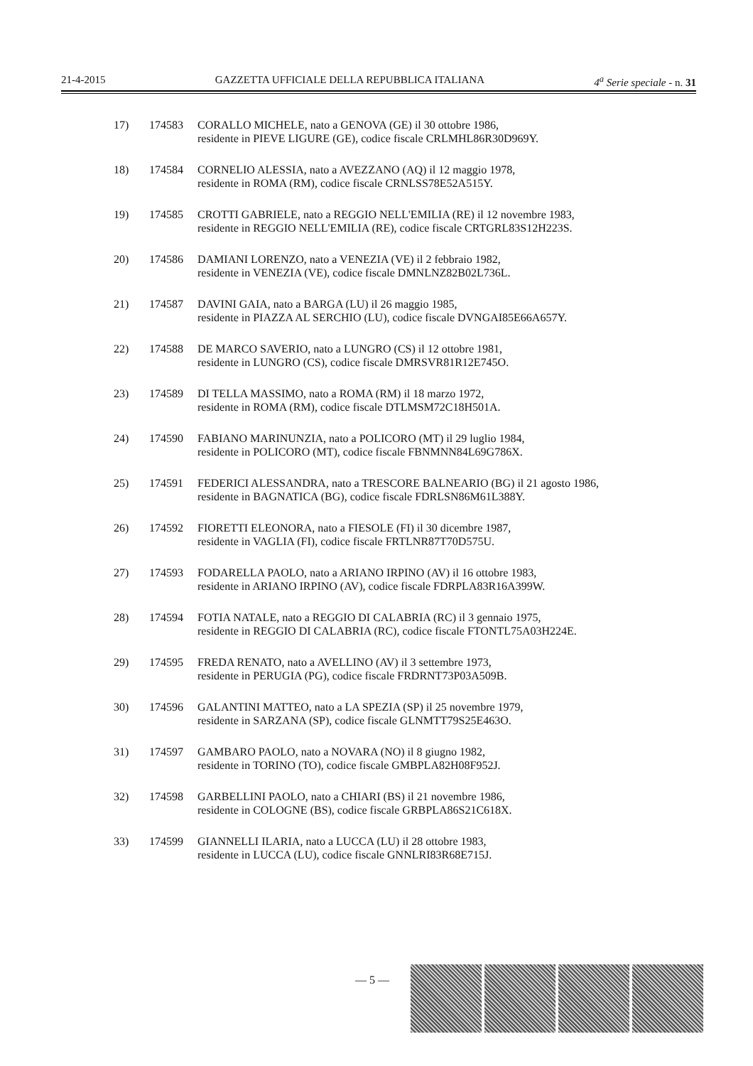21-4-2015 GAZZETTA UFFICIALE DELLA REPUBBLICA ITALIANA 4<sup>a</sup> Serie speciale - n. 31
17) 174583 CORALLO MICHELE, nato a GENOVA (GE) il 30 ottobre 1986,
residente in PIEVE LIGURE (GE), codice fiscale CRLMHL86R30D969Y.
18) 174584 CORNELIO ALESSIA, nato a AVEZZANO (AQ) il 12 maggio 1978,
residente in ROMA (RM), codice fiscale CRNLSS78E52A515Y.
19) 174585 CROTTI GABRIELE, nato a REGGIO NELL'EMILIA (RE) il 12 novembre 1983,
residente in REGGIO NELL'EMILIA (RE), codice fiscale CRTGRL83S12H223S.
20) 174586 DAMIANI LORENZO, nato a VENEZIA (VE) il 2 febbraio 1982,
residente in VENEZIA (VE), codice fiscale DMNLNZ82B02L736L.
21) 174587 DAVINI GAIA, nato a BARGA (LU) il 26 maggio 1985,
residente in PIAZZA AL SERCHIO (LU), codice fiscale DVNGAI85E66A657Y.
22) 174588 DE MARCO SAVERIO, nato a LUNGRO (CS) il 12 ottobre 1981,
residente in LUNGRO (CS), codice fiscale DMRSVR81R12E745O.
23) 174589 DI TELLA MASSIMO, nato a ROMA (RM) il 18 marzo 1972,
residente in ROMA (RM), codice fiscale DTLMSM72C18H501A.
24) 174590 FABIANO MARINUNZIA, nato a POLICORO (MT) il 29 luglio 1984,
residente in POLICORO (MT), codice fiscale FBNMNN84L69G786X.
25) 174591 FEDERICI ALESSANDRA, nato a TRESCORE BALNEARIO (BG) il 21 agosto 1986,
residente in BAGNATICA (BG), codice fiscale FDRLSN86M61L388Y.
26) 174592 FIORETTI ELEONORA, nato a FIESOLE (FI) il 30 dicembre 1987,
residente in VAGLIA (FI), codice fiscale FRTLNR87T70D575U.
27) 174593 FODARELLA PAOLO, nato a ARIANO IRPINO (AV) il 16 ottobre 1983,
residente in ARIANO IRPINO (AV), codice fiscale FDRPLA83R16A399W.
28) 174594 FOTIA NATALE, nato a REGGIO DI CALABRIA (RC) il 3 gennaio 1975,
residente in REGGIO DI CALABRIA (RC), codice fiscale FTONTL75A03H224E.
29) 174595 FREDA RENATO, nato a AVELLINO (AV) il 3 settembre 1973,
residente in PERUGIA (PG), codice fiscale FRDRNT73P03A509B.
30) 174596 GALANTINI MATTEO, nato a LA SPEZIA (SP) il 25 novembre 1979,
residente in SARZANA (SP), codice fiscale GLNMTT79S25E463O.
31) 174597 GAMBARO PAOLO, nato a NOVARA (NO) il 8 giugno 1982,
residente in TORINO (TO), codice fiscale GMBPLA82H08F952J.
32) 174598 GARBELLINI PAOLO, nato a CHIARI (BS) il 21 novembre 1986,
residente in COLOGNE (BS), codice fiscale GRBPLA86S21C618X.
33) 174599 GIANNELLI ILARIA, nato a LUCCA (LU) il 28 ottobre 1983,
residente in LUCCA (LU), codice fiscale GNNLRI83R68E715J.
— 5 —